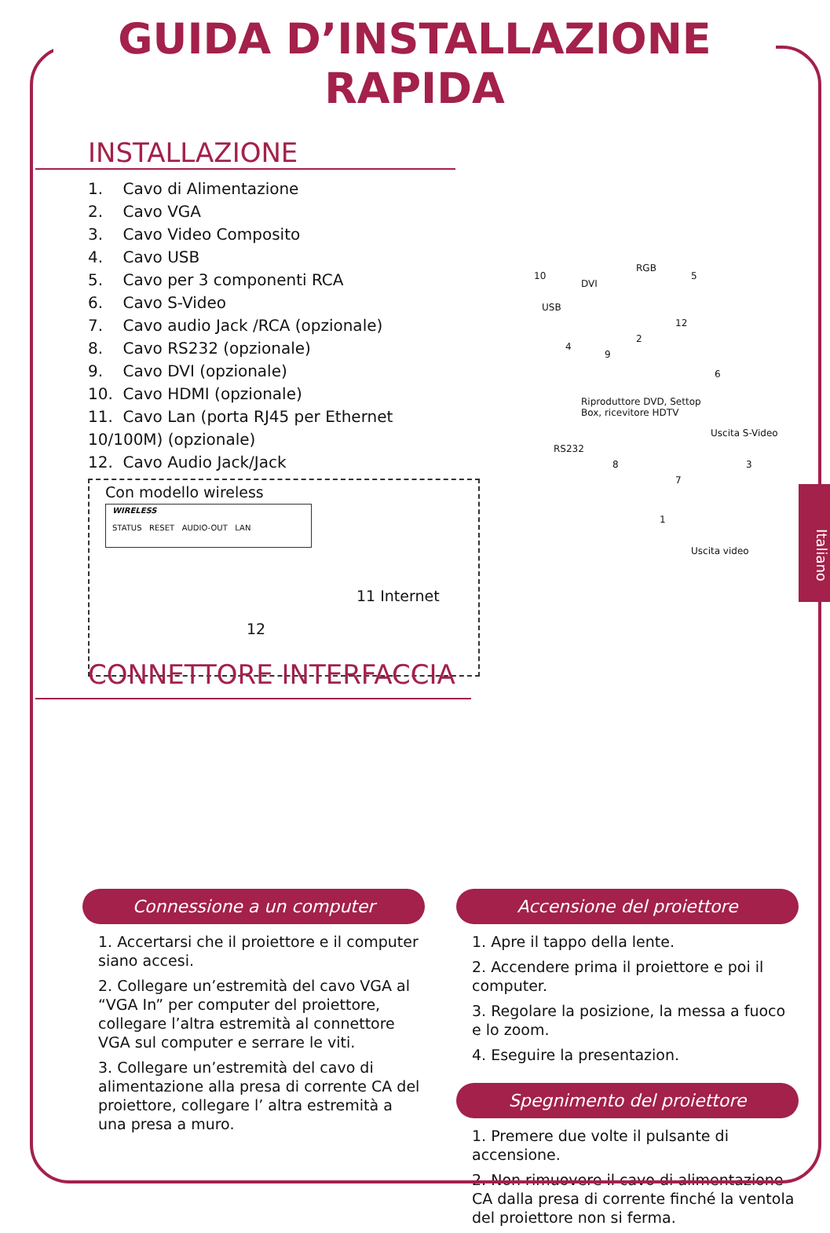GUIDA D’INSTALLAZIONE RAPIDA
INSTALLAZIONE
1. Cavo di Alimentazione
2. Cavo VGA
3. Cavo Video Composito
4. Cavo USB
5. Cavo per 3 componenti RCA
6. Cavo S-Video
7. Cavo audio Jack /RCA (opzionale)
8. Cavo RS232 (opzionale)
9. Cavo DVI (opzionale)
10. Cavo HDMI (opzionale)
11. Cavo Lan (porta RJ45 per Ethernet 10/100M) (opzionale)
12. Cavo Audio Jack/Jack
Con modello wireless
WIRELESS
STATUS RESET AUDIO-OUT LAN
11 Internet
12
Riproduttore DVD, Settop
Box, ricevitore HDTV
USB
DVI
RGB
RS232
Uscita S-Video
Uscita video
10 5
12
2
9
4
6
8
7
3
1
CONNETTORE INTERFACCIA
Italiano
Connessione a un computer
1. Accertarsi che il proiettore e il computer siano accesi.
2. Collegare un’estremità del cavo VGA al “VGA In” per computer del proiettore, collegare l’altra estremità al connettore VGA sul computer e serrare le viti.
3. Collegare un’estremità del cavo di alimentazione alla presa di corrente CA del proiettore, collegare l’ altra estremità a una presa a muro.
Accensione del proiettore
1. Apre il tappo della lente.
2. Accendere prima il proiettore e poi il computer.
3. Regolare la posizione, la messa a fuoco e lo zoom.
4. Eseguire la presentazion.
Spegnimento del proiettore
1. Premere due volte il pulsante di accensione.
2. Non rimuovere il cavo di alimentazione CA dalla presa di corrente finché la ventola del proiettore non si ferma.